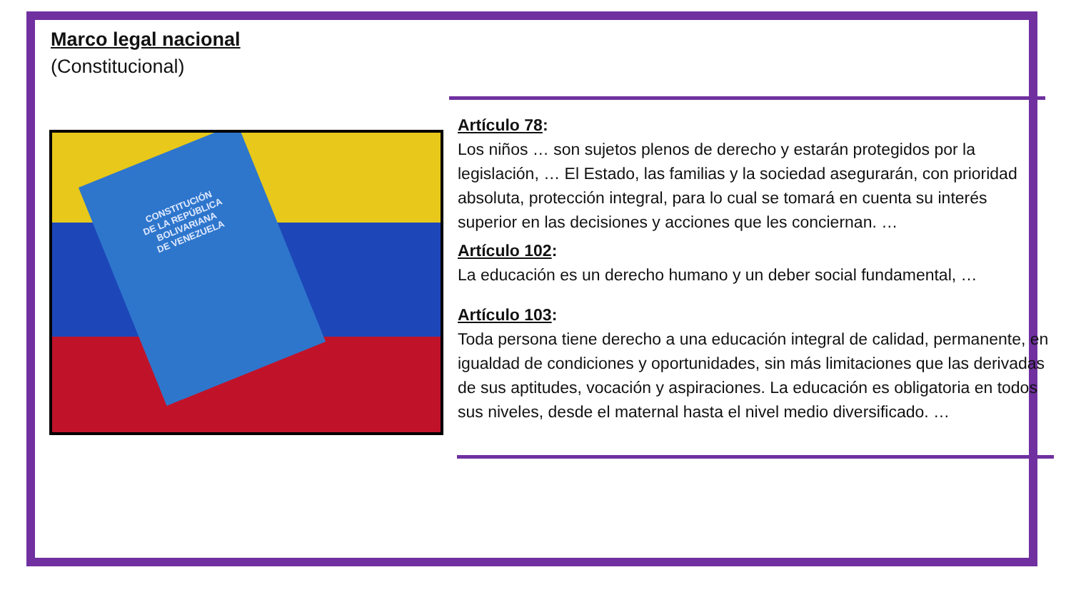Marco legal nacional
(Constitucional)
CONSTITUCIÓN
DE LA REPÚBLICA
BOLIVARIANA
DE VENEZUELA
Artículo 78:
Los niños … son sujetos plenos de derecho y estarán protegidos por la legislación, … El Estado, las familias y la sociedad asegurarán, con prioridad absoluta, protección integral, para lo cual se tomará en cuenta su interés superior en las decisiones y acciones que les conciernan. …
Artículo 102:
La educación es un derecho humano y un deber social fundamental, …
Artículo 103:
Toda persona tiene derecho a una educación integral de calidad, permanente, en igualdad de condiciones y oportunidades, sin más limitaciones que las derivadas de sus aptitudes, vocación y aspiraciones. La educación es obligatoria en todos sus niveles, desde el maternal hasta el nivel medio diversificado. …